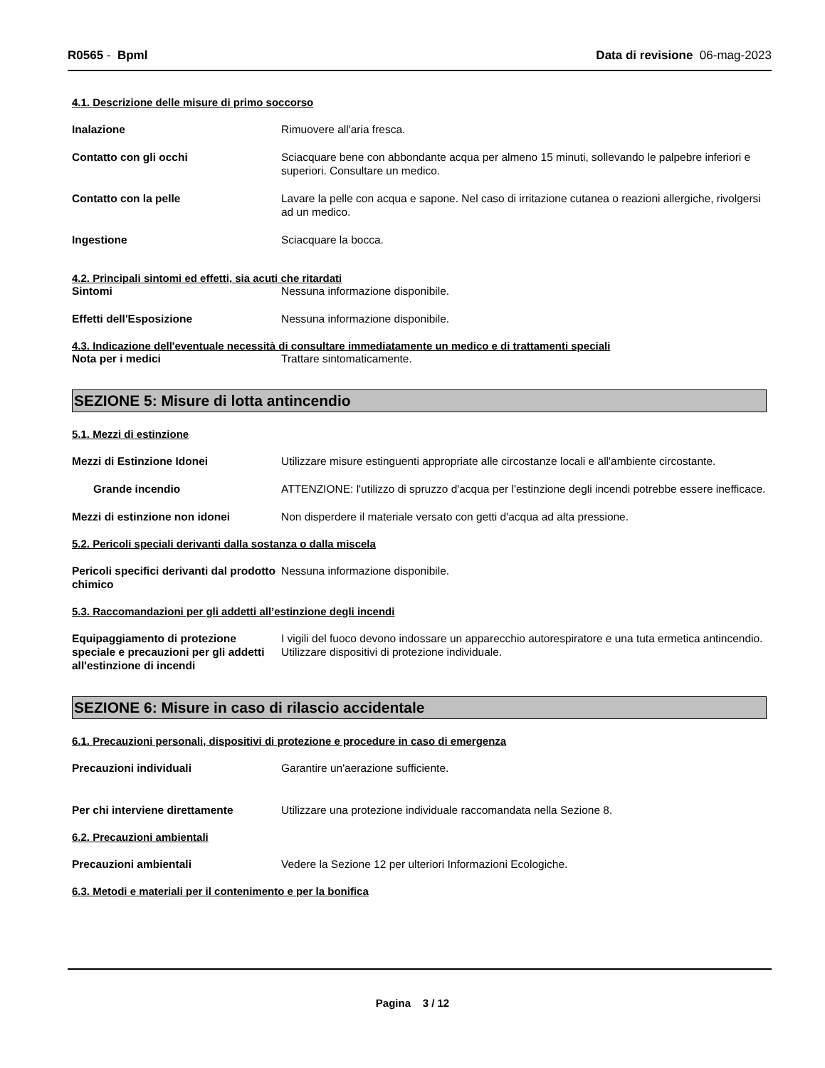R0565 - Bpml Data di revisione 06-mag-2023
4.1. Descrizione delle misure di primo soccorso
Inalazione Rimuovere all'aria fresca.
Contatto con gli occhi Sciacquare bene con abbondante acqua per almeno 15 minuti, sollevando le palpebre inferiori e superiori. Consultare un medico.
Contatto con la pelle Lavare la pelle con acqua e sapone. Nel caso di irritazione cutanea o reazioni allergiche, rivolgersi ad un medico.
Ingestione Sciacquare la bocca.
4.2. Principali sintomi ed effetti, sia acuti che ritardati
Sintomi Nessuna informazione disponibile.
Effetti dell'Esposizione Nessuna informazione disponibile.
4.3. Indicazione dell'eventuale necessità di consultare immediatamente un medico e di trattamenti speciali
Nota per i medici Trattare sintomaticamente.
SEZIONE 5: Misure di lotta antincendio
5.1. Mezzi di estinzione
Mezzi di Estinzione Idonei Utilizzare misure estinguenti appropriate alle circostanze locali e all'ambiente circostante.
Grande incendio ATTENZIONE: l'utilizzo di spruzzo d'acqua per l'estinzione degli incendi potrebbe essere inefficace.
Mezzi di estinzione non idonei Non disperdere il materiale versato con getti d'acqua ad alta pressione.
5.2. Pericoli speciali derivanti dalla sostanza o dalla miscela
Pericoli specifici derivanti dal prodotto chimico
Nessuna informazione disponibile.
5.3. Raccomandazioni per gli addetti all’estinzione degli incendi
Equipaggiamento di protezione speciale e precauzioni per gli addetti all'estinzione di incendi
I vigili del fuoco devono indossare un apparecchio autorespiratore e una tuta ermetica antincendio. Utilizzare dispositivi di protezione individuale.
SEZIONE 6: Misure in caso di rilascio accidentale
6.1. Precauzioni personali, dispositivi di protezione e procedure in caso di emergenza
Precauzioni individuali Garantire un'aerazione sufficiente.
Per chi interviene direttamente Utilizzare una protezione individuale raccomandata nella Sezione 8.
6.2. Precauzioni ambientali
Precauzioni ambientali Vedere la Sezione 12 per ulteriori Informazioni Ecologiche.
6.3. Metodi e materiali per il contenimento e per la bonifica
Pagina 3 / 12